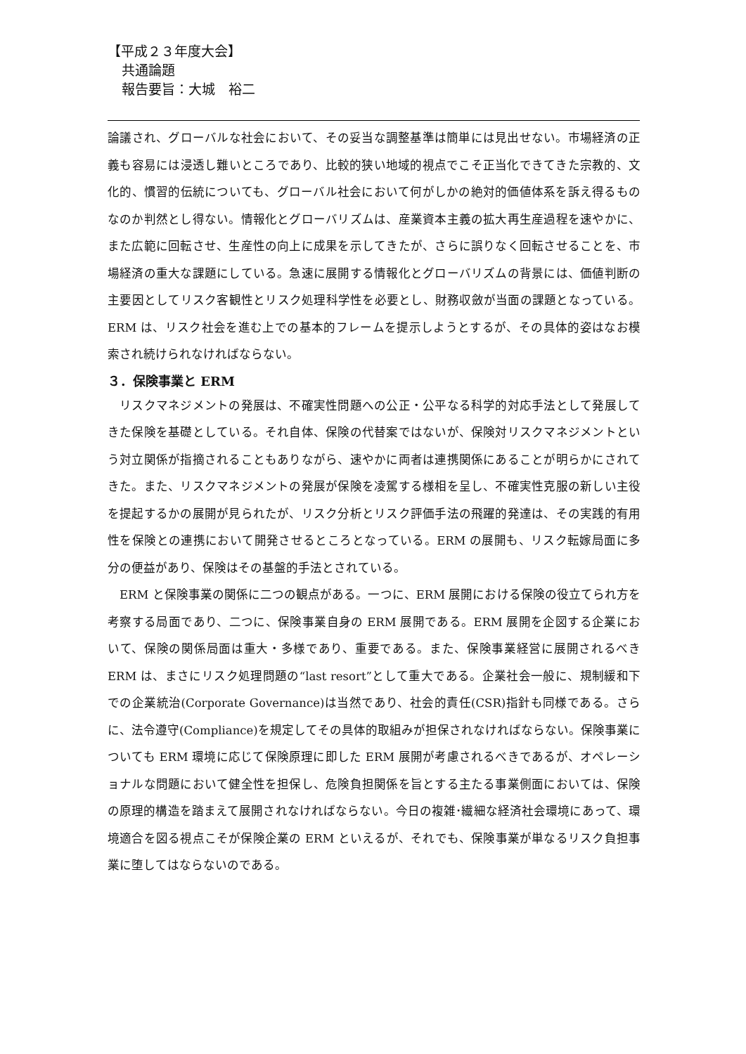【平成２３年度大会】
共通論題
報告要旨：大城　裕二
論議され、グローバルな社会において、その妥当な調整基準は簡単には見出せない。市場経済の正義も容易には浸透し難いところであり、比較的狭い地域的視点でこそ正当化できてきた宗教的、文化的、慣習的伝統についても、グローバル社会において何がしかの絶対的価値体系を訴え得るものなのか判然とし得ない。情報化とグローバリズムは、産業資本主義の拡大再生産過程を速やかに、また広範に回転させ、生産性の向上に成果を示してきたが、さらに誤りなく回転させることを、市場経済の重大な課題にしている。急速に展開する情報化とグローバリズムの背景には、価値判断の主要因としてリスク客観性とリスク処理科学性を必要とし、財務収斂が当面の課題となっている。ERM は、リスク社会を進む上での基本的フレームを提示しようとするが、その具体的姿はなお模索され続けられなければならない。
３．保険事業と ERM
　リスクマネジメントの発展は、不確実性問題への公正・公平なる科学的対応手法として発展してきた保険を基礎としている。それ自体、保険の代替案ではないが、保険対リスクマネジメントという対立関係が指摘されることもありながら、速やかに両者は連携関係にあることが明らかにされてきた。また、リスクマネジメントの発展が保険を凌駕する様相を呈し、不確実性克服の新しい主役を提起するかの展開が見られたが、リスク分析とリスク評価手法の飛躍的発達は、その実践的有用性を保険との連携において開発させるところとなっている。ERM の展開も、リスク転嫁局面に多分の便益があり、保険はその基盤的手法とされている。
　ERM と保険事業の関係に二つの観点がある。一つに、ERM 展開における保険の役立てられ方を考察する局面であり、二つに、保険事業自身の ERM 展開である。ERM 展開を企図する企業において、保険の関係局面は重大・多様であり、重要である。また、保険事業経営に展開されるべき ERM は、まさにリスク処理問題の“last resort”として重大である。企業社会一般に、規制緩和下での企業統治(Corporate Governance)は当然であり、社会的責任(CSR)指針も同様である。さらに、法令遵守(Compliance)を規定してその具体的取組みが担保されなければならない。保険事業についても ERM 環境に応じて保険原理に即した ERM 展開が考慮されるべきであるが、オペレーショナルな問題において健全性を担保し、危険負担関係を旨とする主たる事業側面においては、保険の原理的構造を踏まえて展開されなければならない。今日の複雑･繊細な経済社会環境にあって、環境適合を図る視点こそが保険企業の ERM といえるが、それでも、保険事業が単なるリスク負担事業に堕してはならないのである。